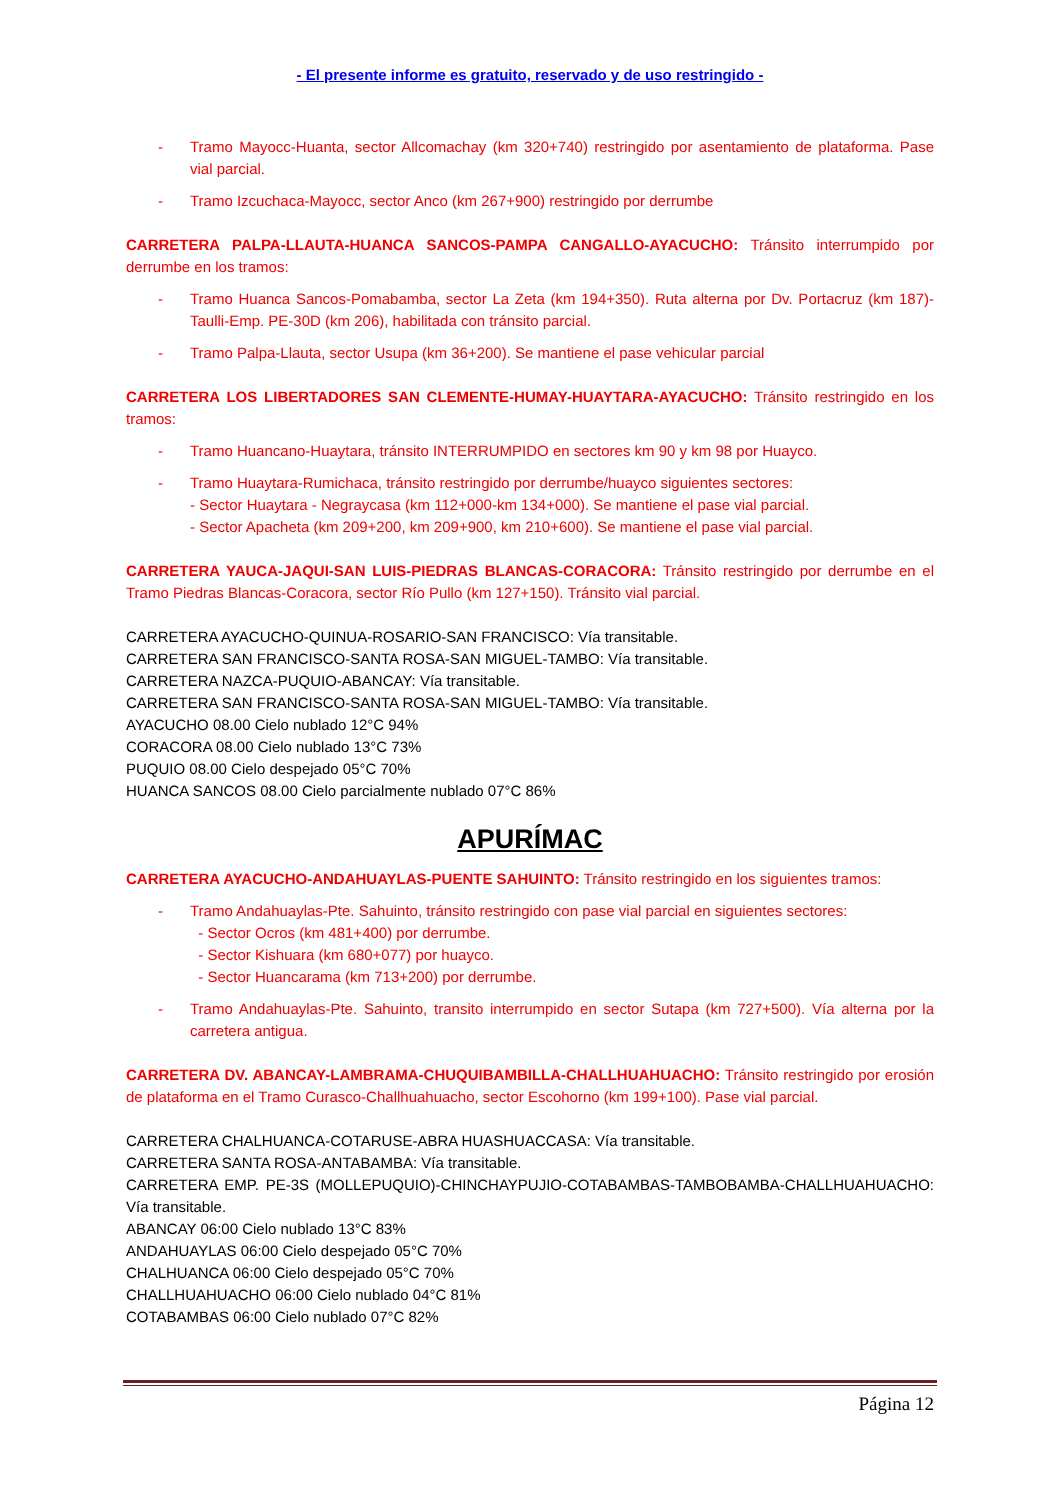- El presente informe es gratuito, reservado y de uso restringido -
- Tramo Mayocc-Huanta, sector Allcomachay (km 320+740) restringido por asentamiento de plataforma. Pase vial parcial.
- Tramo Izcuchaca-Mayocc, sector Anco (km 267+900) restringido por derrumbe
CARRETERA PALPA-LLAUTA-HUANCA SANCOS-PAMPA CANGALLO-AYACUCHO: Tránsito interrumpido por derrumbe en los tramos:
- Tramo Huanca Sancos-Pomabamba, sector La Zeta (km 194+350). Ruta alterna por Dv. Portacruz (km 187)-Taulli-Emp. PE-30D (km 206), habilitada con tránsito parcial.
- Tramo Palpa-Llauta, sector Usupa (km 36+200). Se mantiene el pase vehicular parcial
CARRETERA LOS LIBERTADORES SAN CLEMENTE-HUMAY-HUAYTARA-AYACUCHO: Tránsito restringido en los tramos:
- Tramo Huancano-Huaytara, tránsito INTERRUMPIDO en sectores km 90 y km 98 por Huayco.
- Tramo Huaytara-Rumichaca, tránsito restringido por derrumbe/huayco siguientes sectores:
- Sector Huaytara - Negraycasa (km 112+000-km 134+000). Se mantiene el pase vial parcial.
- Sector Apacheta (km 209+200, km 209+900, km 210+600). Se mantiene el pase vial parcial.
CARRETERA YAUCA-JAQUI-SAN LUIS-PIEDRAS BLANCAS-CORACORA: Tránsito restringido por derrumbe en el Tramo Piedras Blancas-Coracora, sector Río Pullo (km 127+150). Tránsito vial parcial.
CARRETERA AYACUCHO-QUINUA-ROSARIO-SAN FRANCISCO: Vía transitable.
CARRETERA SAN FRANCISCO-SANTA ROSA-SAN MIGUEL-TAMBO: Vía transitable.
CARRETERA NAZCA-PUQUIO-ABANCAY: Vía transitable.
CARRETERA SAN FRANCISCO-SANTA ROSA-SAN MIGUEL-TAMBO: Vía transitable.
AYACUCHO 08.00 Cielo nublado 12°C 94%
CORACORA 08.00 Cielo nublado 13°C 73%
PUQUIO 08.00 Cielo despejado 05°C 70%
HUANCA SANCOS 08.00 Cielo parcialmente nublado 07°C 86%
APURÍMAC
CARRETERA AYACUCHO-ANDAHUAYLAS-PUENTE SAHUINTO: Tránsito restringido en los siguientes tramos:
- Tramo Andahuaylas-Pte. Sahuinto, tránsito restringido con pase vial parcial en siguientes sectores:
- Sector Ocros (km 481+400) por derrumbe.
- Sector Kishuara (km 680+077) por huayco.
- Sector Huancarama (km 713+200) por derrumbe.
- Tramo Andahuaylas-Pte. Sahuinto, transito interrumpido en sector Sutapa (km 727+500). Vía alterna por la carretera antigua.
CARRETERA DV. ABANCAY-LAMBRAMA-CHUQUIBAMBILLA-CHALLHUAHUACHO: Tránsito restringido por erosión de plataforma en el Tramo Curasco-Challhuahuacho, sector Escohorno (km 199+100). Pase vial parcial.
CARRETERA CHALHUANCA-COTARUSE-ABRA HUASHUACCASA: Vía transitable.
CARRETERA SANTA ROSA-ANTABAMBA: Vía transitable.
CARRETERA EMP. PE-3S (MOLLEPUQUIO)-CHINCHAYPUJIO-COTABAMBAS-TAMBOBAMBA-CHALLHUAHUACHO: Vía transitable.
ABANCAY 06:00 Cielo nublado 13°C 83%
ANDAHUAYLAS 06:00 Cielo despejado 05°C 70%
CHALHUANCA 06:00 Cielo despejado 05°C 70%
CHALLHUAHUACHO 06:00 Cielo nublado 04°C 81%
COTABAMBAS 06:00 Cielo nublado 07°C 82%
Página 12